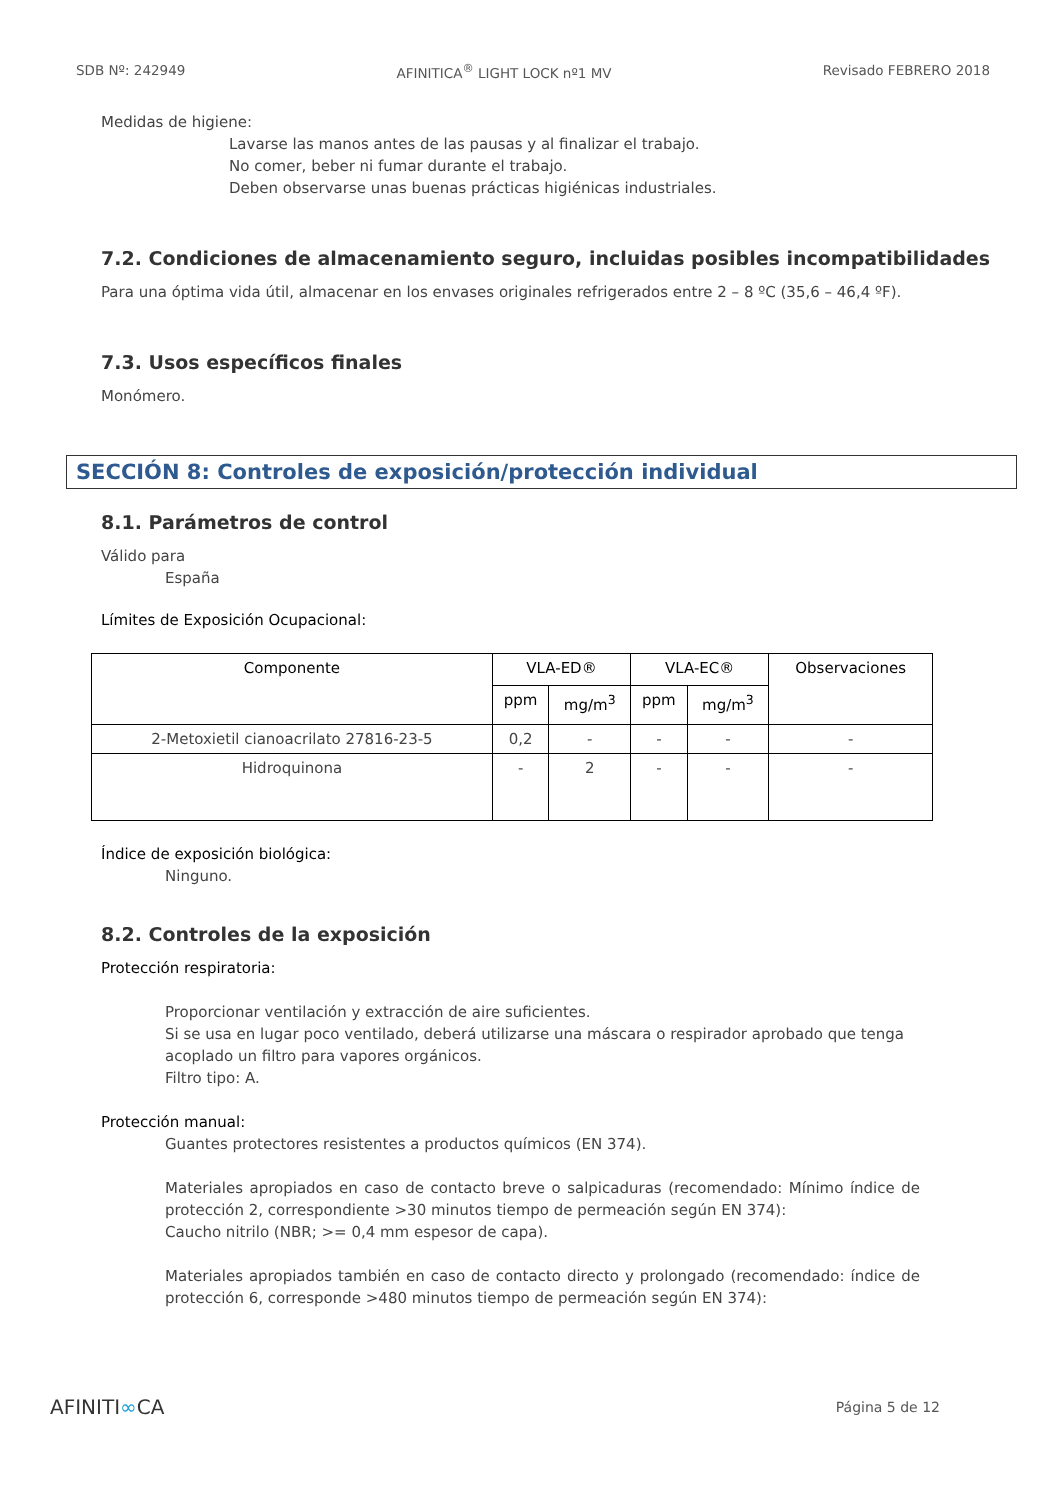SDB Nº: 242949 AFINITICA<sup>®</sup> LIGHT LOCK nº1 MV Revisado FEBRERO 2018
Medidas de higiene:
Lavarse las manos antes de las pausas y al finalizar el trabajo.
No comer, beber ni fumar durante el trabajo.
Deben observarse unas buenas prácticas higiénicas industriales.
7.2. Condiciones de almacenamiento seguro, incluidas posibles incompatibilidades
Para una óptima vida útil, almacenar en los envases originales refrigerados entre 2 – 8 ºC (35,6 – 46,4 ºF).
7.3. Usos específicos finales
Monómero.
SECCIÓN 8: Controles de exposición/protección individual
8.1. Parámetros de control
Válido para
España
Límites de Exposición Ocupacional:
| Componente | VLA-ED® | | VLA-EC® | | Observaciones |
| --- | --- | --- | --- | --- | --- |
| | ppm | mg/m<sup>3</sup> | ppm | mg/m<sup>3</sup> | |
| 2-Metoxietil cianoacrilato 27816-23-5 | 0,2 | - | - | - | - |
| Hidroquinona | - | 2 | - | - | - |
Índice de exposición biológica:
Ninguno.
8.2. Controles de la exposición
Protección respiratoria:
Proporcionar ventilación y extracción de aire suficientes.
Si se usa en lugar poco ventilado, deberá utilizarse una máscara o respirador aprobado que tenga acoplado un filtro para vapores orgánicos.
Filtro tipo: A.
Protección manual:
Guantes protectores resistentes a productos químicos (EN 374).
Materiales apropiados en caso de contacto breve o salpicaduras (recomendado: Mínimo índice de protección 2, correspondiente >30 minutos tiempo de permeación según EN 374):
Caucho nitrilo (NBR; >= 0,4 mm espesor de capa).
Materiales apropiados también en caso de contacto directo y prolongado (recomendado: índice de protección 6, corresponde >480 minutos tiempo de permeación según EN 374):
AFINITI∞CA Página 5 de 12